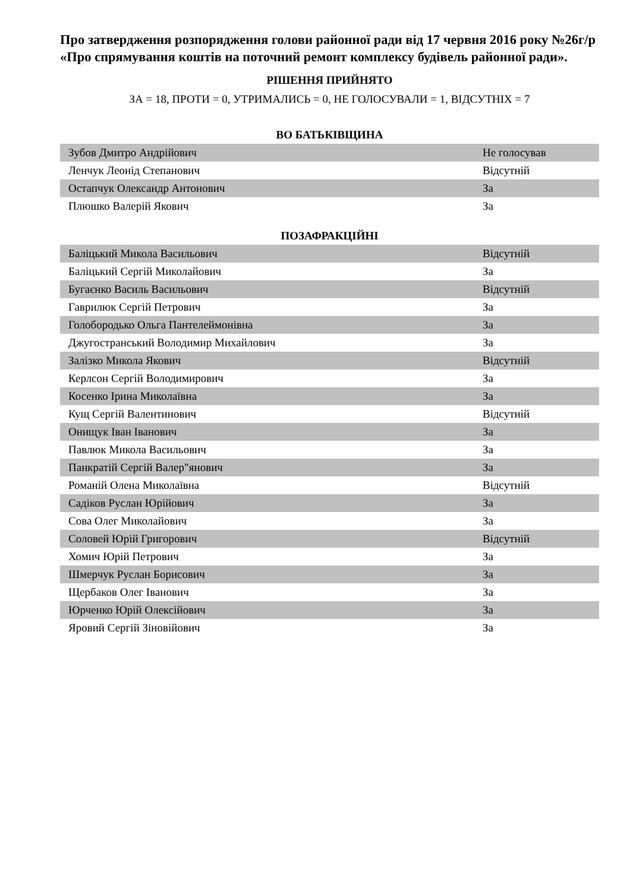Про затвердження розпорядження голови районної ради від 17 червня 2016 року №26г/р «Про спрямування коштів на поточний ремонт комплексу будівель районної ради».
РІШЕННЯ ПРИЙНЯТО
ЗА = 18, ПРОТИ = 0, УТРИМАЛИСЬ = 0, НЕ ГОЛОСУВАЛИ = 1, ВІДСУТНІХ = 7
ВО БАТЬКІВЩИНА
| Зубов Дмитро Андрійович | Не голосував |
| Ленчук Леонід Степанович | Відсутній |
| Остапчук Олександр Антонович | За |
| Плюшко Валерій Якович | За |
ПОЗАФРАКЦІЙНІ
| Баліцький Микола Васильович | Відсутній |
| Баліцький Сергій Миколайович | За |
| Бугаєнко Василь Васильович | Відсутній |
| Гаврилюк Сергій Петрович | За |
| Голобородько Ольга Пантелеймонівна | За |
| Джугостранський Володимир Михайлович | За |
| Залізко Микола Якович | Відсутній |
| Керлсон Сергій Володимирович | За |
| Косенко Ірина Миколаївна | За |
| Кущ Сергій Валентинович | Відсутній |
| Онищук Іван Іванович | За |
| Павлюк Микола Васильович | За |
| Панкратій Сергій Валер"янович | За |
| Романій Олена Миколаївна | Відсутній |
| Садіков Руслан Юрійович | За |
| Сова Олег Миколайович | За |
| Соловей Юрій Григорович | Відсутній |
| Хомич Юрій Петрович | За |
| Шмерчук Руслан Борисович | За |
| Щербаков Олег Іванович | За |
| Юрченко Юрій Олексійович | За |
| Яровий Сергій Зіновійович | За |